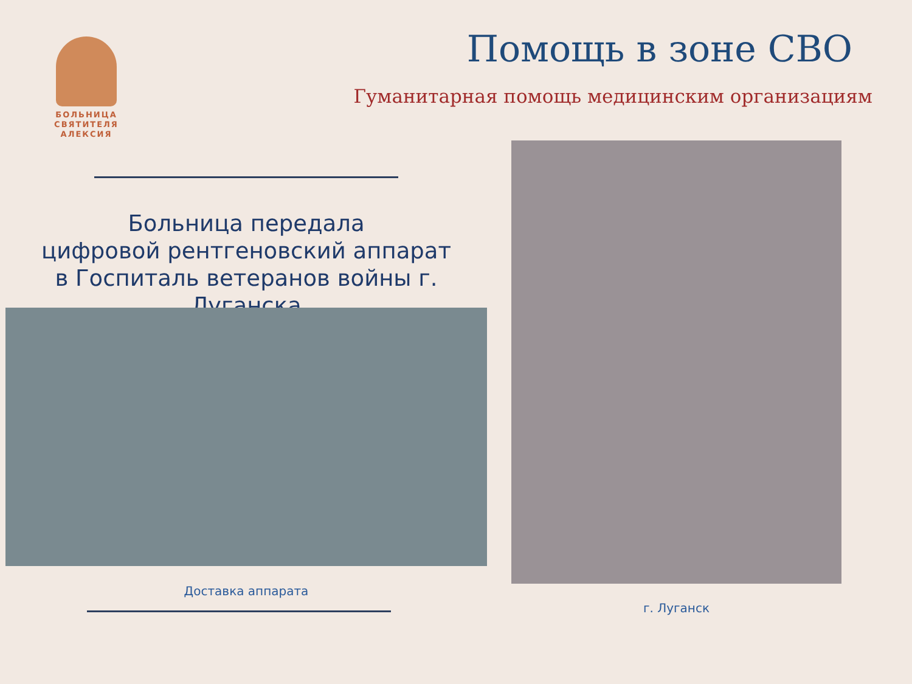БОЛЬНИЦА
СВЯТИТЕЛЯ
АЛЕКСИЯ
Помощь в зоне СВО
Гуманитарная помощь медицинским организациям
Больница передала
цифровой рентгеновский аппарат
в Госпиталь ветеранов войны г. Луганска
Доставка аппарата
г. Луганск